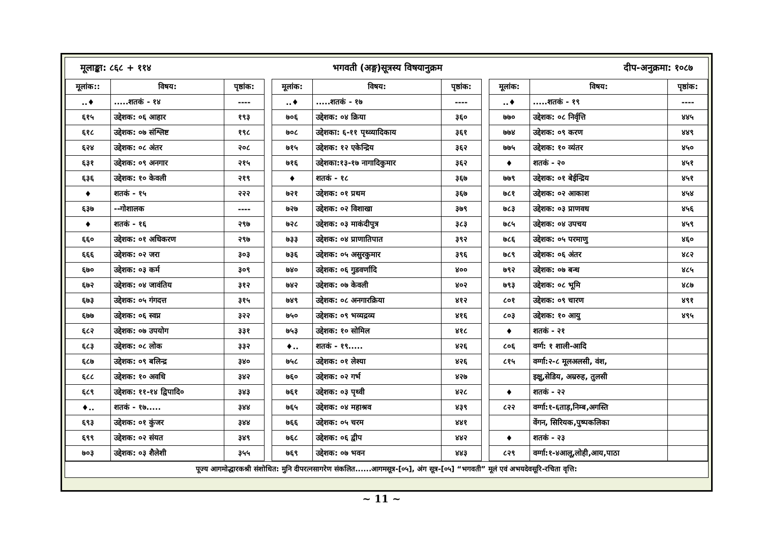मूलाङ्का: ८६८ + ११४ भगवती (अङ्ग)सूत्रस्य विषयानुक्रम दीप-अनुक्रमा: १०८७
| मूलांक:: | विषय: | पृष्ठांक: | | मूलांक: | विषय: | पृष्ठांक: | | मूलांक: | विषय: | पृष्ठांक: |
| ..♦ | .....शतकं - १४ | ---- | | ..♦ | .....शतकं - १७ | ---- | | ..♦ | .....शतकं - १९ | ---- |
| ६१५ | उद्देशक: ०६ आहार | १९३ | | ७०६ | उद्देशक: ०४ क्रिया | ३६० | | ७७० | उद्देशक: ०८ निर्वृत्ति | ४४५ |
| ६१८ | उद्देशक: ०७ संश्लिष्ट | १९८ | | ७०८ | उद्देशका: ६-११ पृथ्व्यादिकाय | ३६१ | | ७७४ | उद्देशक: ०९ करण | ४४९ |
| ६२४ | उद्देशक: ०८ अंतर | २०८ | | ७१५ | उद्देशक: १२ एकेन्द्रिय | ३६२ | | ७७५ | उद्देशक: १० व्यंतर | ४५० |
| ६३१ | उद्देशक: ०९ अनगार | २१५ | | ७१६ | उद्देशका:१३-१७ नागादिकुमार | ३६२ | | ♦ | शतकं - २० | ४५१ |
| ६३६ | उद्देशक: १० केवली | २१९ | | ♦ | शतकं - १८ | ३६७ | | ७७९ | उद्देशक: ०१ बेईन्द्रिय | ४५१ |
| ♦ | शतकं - १५ | २२२ | | ७२१ | उद्देशक: ०१ प्रथम | ३६७ | | ७८१ | उद्देशक: ०२ आकाश | ४५४ |
| ६३७ | --गोशालक | ---- | | ७२७ | उद्देशक: ०२ विशाखा | ३७९ | | ७८३ | उद्देशक: ०३ प्राणवध | ४५६ |
| ♦ | शतकं - १६ | २९७ | | ७२८ | उद्देशक: ०३ माकंदीपुत्र | ३८३ | | ७८५ | उद्देशक: ०४ उपचय | ४५९ |
| ६६० | उद्देशक: ०१ अधिकरण | २९७ | | ७३३ | उद्देशक: ०४ प्राणातिपात | ३९२ | | ७८६ | उद्देशक: ०५ परमाणु | ४६० |
| ६६६ | उद्देशक: ०२ जरा | ३०३ | | ७३६ | उद्देशक: ०५ असुरकुमार | ३९६ | | ७८९ | उद्देशक: ०६ अंतर | ४८२ |
| ६७० | उद्देशक: ०३ कर्म | ३०९ | | ७४० | उद्देशक: ०६ गुडवर्णादि | ४०० | | ७९२ | उद्देशक: ०७ बन्ध | ४८५ |
| ६७२ | उद्देशक: ०४ जावंतिय | ३१२ | | ७४२ | उद्देशक: ०७ केवली | ४०२ | | ७९३ | उद्देशक: ०८ भूमि | ४८७ |
| ६७३ | उद्देशक: ०५ गंगदत्त | ३१५ | | ७४९ | उद्देशक: ०८ अनगारक्रिया | ४१२ | | ८०१ | उद्देशक: ०९ चारण | ४९१ |
| ६७७ | उद्देशक: ०६ स्वप्न | ३२२ | | ७५० | उद्देशक: ०९ भव्यद्रव्य | ४१६ | | ८०३ | उद्देशक: १० आयु | ४९५ |
| ६८२ | उद्देशक: ०७ उपयोग | ३३१ | | ७५३ | उद्देशक: १० सोमिल | ४१८ | | ♦ | शतकं - २१ | |
| ६८३ | उद्देशक: ०८ लोक | ३३२ | | ♦.. | शतकं - १९..... | ४२६ | | ८०६ | वर्ग्ग: १ शाली-आदि | |
| ६८७ | उद्देशक: ०९ बलिन्द्र | ३४० | | ७५८ | उद्देशक: ०१ लेश्या | ४२६ | | ८१५ | वर्ग्गा:२-८ मूलअलसी, वंश, | |
| ६८८ | उद्देशक: १० अवधि | ३४२ | | ७६० | उद्देशक: ०२ गर्भ | ४२७ | | | इक्षु,सेडिय, अम्ररुह, तुलसी | |
| ६८९ | उद्देशक: ११-१४ द्विपादि० | ३४३ | | ७६१ | उद्देशक: ०३ पृथ्वी | ४२८ | | ♦ | शतकं - २२ | |
| ♦.. | शतकं - १७..... | ३४४ | | ७६५ | उद्देशक: ०४ महाश्रव | ४३९ | | ८२२ | वर्ग्गा:१-६ताड़,निम्ब,अगस्ति | |
| ६९३ | उद्देशक: ०१ कुंजर | ३४४ | | ७६६ | उद्देशक: ०५ चरम | ४४१ | | | वेंगन, सिरियक,पुष्पकलिका | |
| ६९९ | उद्देशक: ०२ संयत | ३४९ | | ७६८ | उद्देशक: ०६ द्वीप | ४४२ | | ♦ | शतकं - २३ | |
| ७०३ | उद्देशक: ०३ शैलेशी | ३५५ | | ७६९ | उद्देशक: ०७ भवन | ४४३ | | ८२९ | वर्ग्गा:१-४आलू,लोही,आय,पाठा | |
पूज्य आगमोद्धारकश्री संशोधित: मुनि दीपरत्नसागरेण संकलित......आगमसूत्र-[०५], अंग सूत्र-[०५] “भगवती” मूलं एवं अभयदेवसूरि-रचिता वृत्ति:
~ 11 ~